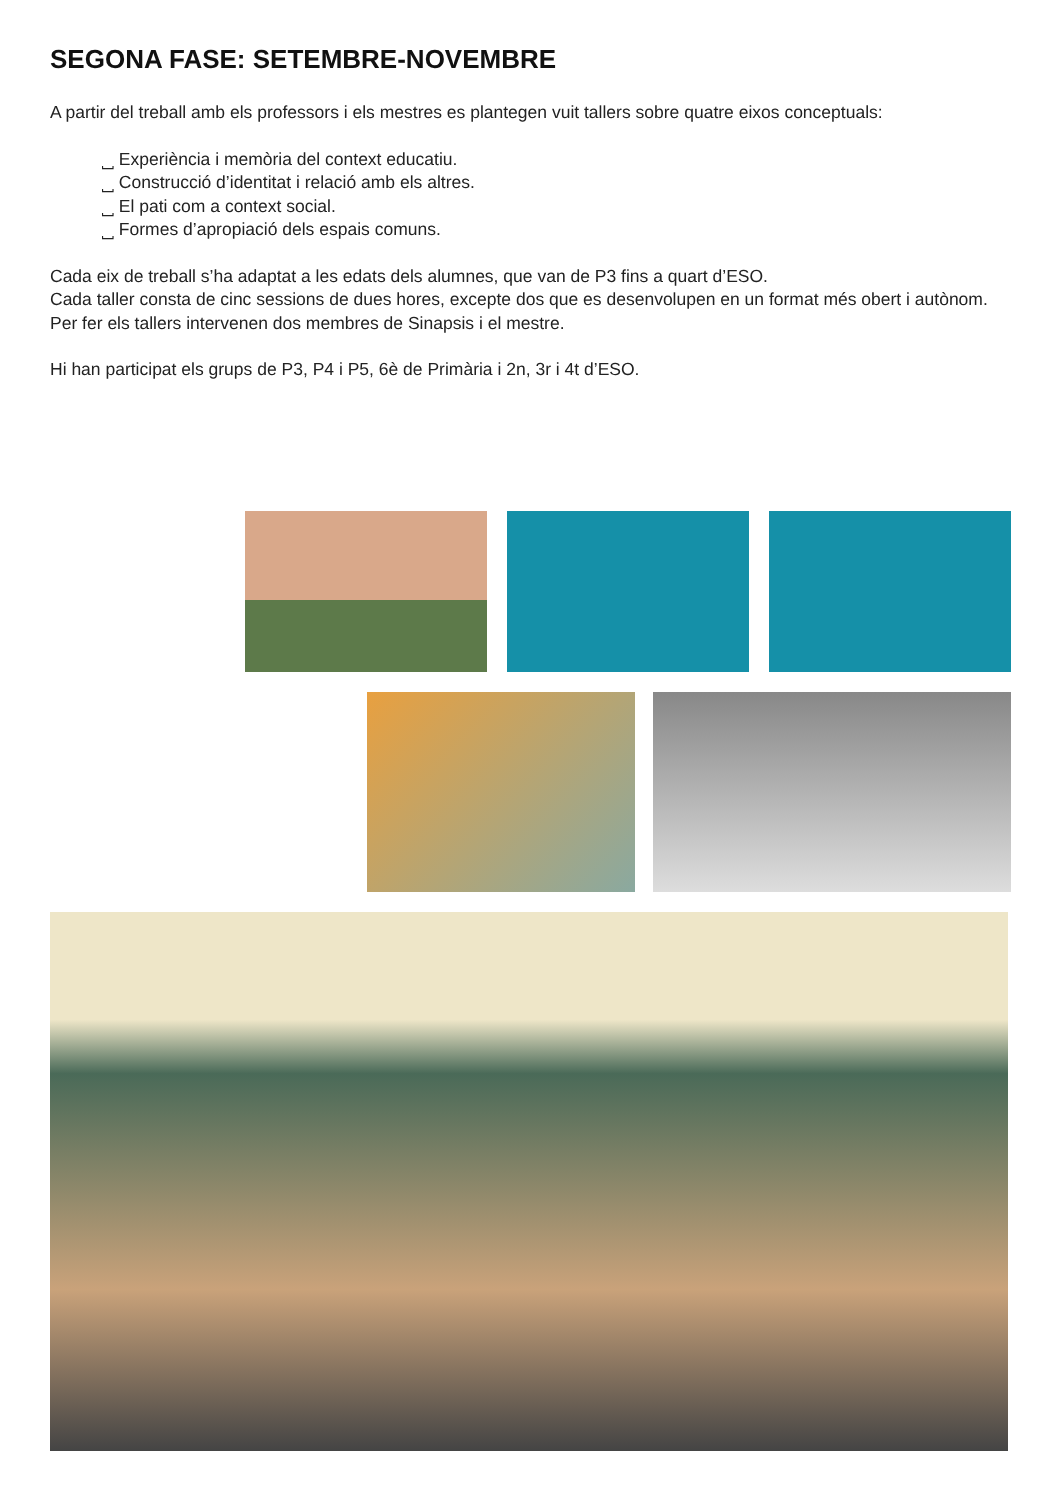SEGONA FASE: SETEMBRE-NOVEMBRE
A partir del treball amb els professors i els mestres es plantegen vuit tallers sobre quatre eixos conceptuals:
⎵ Experiència i memòria del context educatiu.
⎵ Construcció d’identitat i relació amb els altres.
⎵ El pati com a context social.
⎵ Formes d’apropiació dels espais comuns.
Cada eix de treball s’ha adaptat a les edats dels alumnes, que van de P3 fins a quart d’ESO.
Cada taller consta de cinc sessions de dues hores, excepte dos que es desenvolupen en un format més obert i autònom. Per fer els tallers intervenen dos membres de Sinapsis i el mestre.
Hi han participat els grups de P3, P4 i P5, 6è de Primària i 2n, 3r i 4t d’ESO.